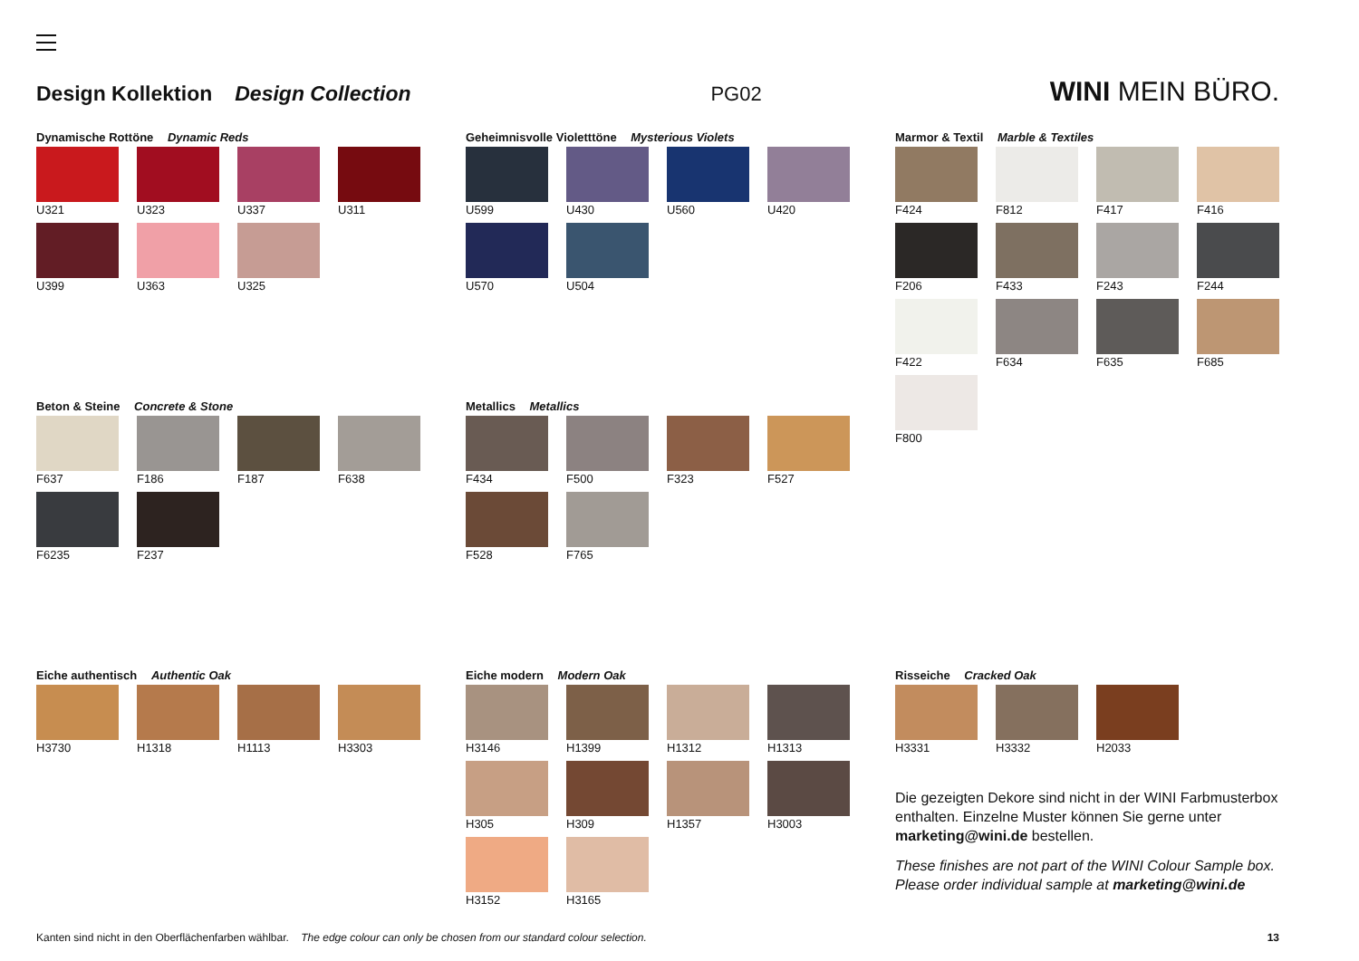Design Kollektion Design Collection PG02 WINI MEIN BÜRO.
Dynamische Rottöne Dynamic Reds
U321
U323
U337
U311
U399
U363
U325
Geheimnisvolle Violetttöne Mysterious Violets
U599
U430
U560
U420
U570
U504
Marmor & Textil Marble & Textiles
F424
F812
F417
F416
F206
F433
F243
F244
F422
F634
F635
F685
F800
Beton & Steine Concrete & Stone
F637
F186
F187
F638
F6235
F237
Metallics Metallics
F434
F500
F323
F527
F528
F765
Eiche authentisch Authentic Oak
H3730
H1318
H1113
H3303
Eiche modern Modern Oak
H3146
H1399
H1312
H1313
H305
H309
H1357
H3003
H3152
H3165
Risseiche Cracked Oak
H3331
H3332
H2033
Die gezeigten Dekore sind nicht in der WINI Farbmusterbox enthalten. Einzelne Muster können Sie gerne unter marketing@wini.de bestellen.
These finishes are not part of the WINI Colour Sample box. Please order individual sample at marketing@wini.de
Kanten sind nicht in den Oberflächenfarben wählbar. The edge colour can only be chosen from our standard colour selection. 13